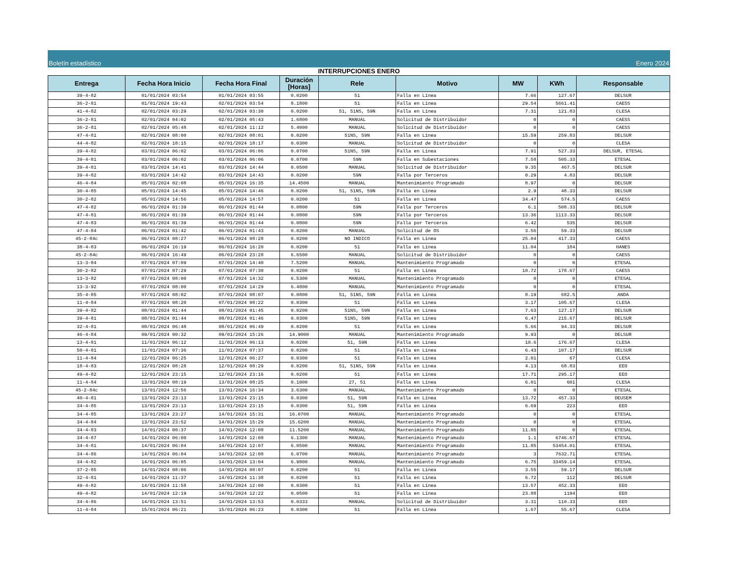Boletín estadístico Enero 2024
INTERRUPCIONES ENERO
| Entrega | Fecha Hora Inicio | Fecha Hora Final | Duración [Horas] | Rele | Motivo | MW | KWh | Responsable |
| --- | --- | --- | --- | --- | --- | --- | --- | --- |
| 39-4-82 | 01/01/2024 03:54 | 01/01/2024 03:55 | 0.0200 | 51 | Falla en Línea | 7.66 | 127.67 | DELSUR |
| 36-2-81 | 01/01/2024 19:43 | 02/01/2024 03:54 | 8.1800 | 51 | Falla en Línea | 29.54 | 5661.41 | CAESS |
| 41-4-82 | 02/01/2024 03:29 | 02/01/2024 03:30 | 0.0200 | 51, 51NS, 59N | Falla en Línea | 7.31 | 121.83 | CLESA |
| 36-2-81 | 02/01/2024 04:02 | 02/01/2024 05:43 | 1.6800 | MANUAL | Solicitud de Distribuidor | 0 | 0 | CAESS |
| 36-2-81 | 02/01/2024 05:48 | 02/01/2024 11:12 | 5.4000 | MANUAL | Solicitud de Distribuidor | 0 | 0 | CAESS |
| 47-4-81 | 02/01/2024 08:00 | 02/01/2024 08:01 | 0.0200 | 51NS, 59N | Falla en Línea | 15.59 | 259.83 | DELSUR |
| 44-4-82 | 02/01/2024 18:15 | 02/01/2024 18:17 | 0.0300 | MANUAL | Solicitud de Distribuidor | 0 | 0 | CLESA |
| 39-4-82 | 03/01/2024 06:02 | 03/01/2024 06:06 | 0.0700 | 51NS, 59N | Falla en Línea | 7.91 | 527.33 | DELSUR, ETESAL |
| 39-4-81 | 03/01/2024 06:02 | 03/01/2024 06:06 | 0.0700 | 59N | Falla en Subestaciones | 7.58 | 505.33 | ETESAL |
| 39-4-81 | 03/01/2024 14:41 | 03/01/2024 14:44 | 0.0500 | MANUAL | Solicitud de Distribuidor | 9.35 | 467.5 | DELSUR |
| 39-4-82 | 03/01/2024 14:42 | 03/01/2024 14:43 | 0.0200 | 59N | Falla por Terceros | 0.29 | 4.83 | DELSUR |
| 46-4-84 | 05/01/2024 02:08 | 05/01/2024 16:35 | 14.4500 | MANUAL | Mantenimiento Programado | 8.97 | 0 | DELSUR |
| 30-4-85 | 05/01/2024 14:45 | 05/01/2024 14:46 | 0.0200 | 51, 51NS, 59N | Falla en Línea | 2.9 | 48.33 | DELSUR |
| 30-2-82 | 05/01/2024 14:56 | 05/01/2024 14:57 | 0.0200 | 51 | Falla en Línea | 34.47 | 574.5 | CAESS |
| 47-4-82 | 06/01/2024 01:39 | 06/01/2024 01:44 | 0.0800 | 59N | Falla por Terceros | 6.1 | 508.33 | DELSUR |
| 47-4-81 | 06/01/2024 01:39 | 06/01/2024 01:44 | 0.0800 | 59N | Falla por Terceros | 13.36 | 1113.33 | DELSUR |
| 47-4-83 | 06/01/2024 01:39 | 06/01/2024 01:44 | 0.0800 | 59N | Falla por Terceros | 6.42 | 535 | DELSUR |
| 47-4-84 | 06/01/2024 01:42 | 06/01/2024 01:43 | 0.0200 | MANUAL | Solicitud de OS | 3.56 | 59.33 | DELSUR |
| 45-2-84c | 06/01/2024 08:27 | 06/01/2024 08:28 | 0.0200 | NO INDICO | Falla en Línea | 25.04 | 417.33 | CAESS |
| 38-4-83 | 06/01/2024 16:19 | 06/01/2024 16:20 | 0.0200 | 51 | Falla en Línea | 11.04 | 184 | HANES |
| 45-2-84c | 06/01/2024 16:49 | 06/01/2024 23:28 | 6.6500 | MANUAL | Solicitud de Distribuidor | 0 | 0 | CAESS |
| 13-3-84 | 07/01/2024 07:09 | 07/01/2024 14:40 | 7.5200 | MANUAL | Mantenimiento Programado | 0 | 0 | ETESAL |
| 30-2-82 | 07/01/2024 07:29 | 07/01/2024 07:30 | 0.0200 | 51 | Falla en Línea | 10.72 | 178.67 | CAESS |
| 13-3-82 | 07/01/2024 08:00 | 07/01/2024 14:32 | 6.5300 | MANUAL | Mantenimiento Programado | 0 | 0 | ETESAL |
| 13-3-92 | 07/01/2024 08:00 | 07/01/2024 14:29 | 6.4800 | MANUAL | Mantenimiento Programado | 0 | 0 | ETESAL |
| 35-4-85 | 07/01/2024 08:02 | 07/01/2024 08:07 | 0.0800 | 51, 51NS, 59N | Falla en Línea | 8.19 | 682.5 | ANDA |
| 11-4-84 | 07/01/2024 08:20 | 07/01/2024 08:22 | 0.0300 | 51 | Falla en Línea | 3.17 | 105.67 | CLESA |
| 39-4-82 | 08/01/2024 01:44 | 08/01/2024 01:45 | 0.0200 | 51NS, 59N | Falla en Línea | 7.63 | 127.17 | DELSUR |
| 39-4-81 | 08/01/2024 01:44 | 08/01/2024 01:46 | 0.0300 | 51NS, 59N | Falla en Línea | 6.47 | 215.67 | DELSUR |
| 32-4-81 | 08/01/2024 06:48 | 08/01/2024 06:49 | 0.0200 | 51 | Falla en Línea | 5.66 | 94.33 | DELSUR |
| 46-4-84 | 09/01/2024 00:32 | 09/01/2024 15:26 | 14.9000 | MANUAL | Mantenimiento Programado | 9.93 | 0 | DELSUR |
| 13-4-81 | 11/01/2024 06:12 | 11/01/2024 06:13 | 0.0200 | 51, 59N | Falla en Línea | 10.6 | 176.67 | CLESA |
| 50-4-81 | 11/01/2024 07:36 | 11/01/2024 07:37 | 0.0200 | 51 | Falla en Línea | 6.43 | 107.17 | DELSUR |
| 11-4-84 | 12/01/2024 06:25 | 12/01/2024 06:27 | 0.0300 | 51 | Falla en Línea | 2.01 | 67 | CLESA |
| 18-4-83 | 12/01/2024 08:28 | 12/01/2024 08:29 | 0.0200 | 51, 51NS, 59N | Falla en Línea | 4.13 | 68.83 | EEO |
| 49-4-82 | 12/01/2024 23:15 | 12/01/2024 23:16 | 0.0200 | 51 | Falla en Línea | 17.71 | 295.17 | EEO |
| 11-4-84 | 13/01/2024 08:19 | 13/01/2024 08:25 | 0.1000 | 27, 51 | Falla en Línea | 6.01 | 601 | CLESA |
| 45-2-84c | 13/01/2024 12:56 | 13/01/2024 16:34 | 3.6300 | MANUAL | Mantenimiento Programado | 0 | 0 | ETESAL |
| 40-4-81 | 13/01/2024 23:13 | 13/01/2024 23:15 | 0.0300 | 51, 59N | Falla en Línea | 13.72 | 457.33 | DEUSEM |
| 34-4-85 | 13/01/2024 23:13 | 13/01/2024 23:15 | 0.0300 | 51, 59N | Falla en Línea | 6.69 | 223 | EEO |
| 34-4-85 | 13/01/2024 23:27 | 14/01/2024 15:31 | 16.0700 | MANUAL | Mantenimiento Programado | 0 | 0 | ETESAL |
| 34-4-84 | 13/01/2024 23:52 | 14/01/2024 15:29 | 15.6200 | MANUAL | Mantenimiento Programado | 0 | 0 | ETESAL |
| 34-4-83 | 14/01/2024 00:37 | 14/01/2024 12:08 | 11.5200 | MANUAL | Mantenimiento Programado | 11.85 | 0 | ETESAL |
| 34-4-87 | 14/01/2024 06:00 | 14/01/2024 12:08 | 6.1300 | MANUAL | Mantenimiento Programado | 1.1 | 6746.67 | ETESAL |
| 34-4-81 | 14/01/2024 06:04 | 14/01/2024 12:07 | 6.0500 | MANUAL | Mantenimiento Programado | 11.85 | 53454.01 | ETESAL |
| 34-4-86 | 14/01/2024 06:04 | 14/01/2024 12:08 | 6.0700 | MANUAL | Mantenimiento Programado | 3 | 7632.71 | ETESAL |
| 34-4-82 | 14/01/2024 06:05 | 14/01/2024 13:04 | 6.9800 | MANUAL | Mantenimiento Programado | 6.75 | 33459.14 | ETESAL |
| 37-2-85 | 14/01/2024 08:06 | 14/01/2024 08:07 | 0.0200 | 51 | Falla en Línea | 3.55 | 59.17 | DELSUR |
| 32-4-81 | 14/01/2024 11:37 | 14/01/2024 11:38 | 0.0200 | 51 | Falla en Línea | 6.72 | 112 | DELSUR |
| 49-4-82 | 14/01/2024 11:58 | 14/01/2024 12:00 | 0.0300 | 51 | Falla en Línea | 13.57 | 452.33 | EEO |
| 49-4-82 | 14/01/2024 12:19 | 14/01/2024 12:22 | 0.0500 | 51 | Falla en Línea | 23.88 | 1194 | EEO |
| 34-4-86 | 14/01/2024 13:51 | 14/01/2024 13:53 | 0.0333 | MANUAL | Solicitud de Distribuidor | 3.31 | 110.33 | EEO |
| 11-4-84 | 15/01/2024 06:21 | 15/01/2024 06:23 | 0.0300 | 51 | Falla en Línea | 1.67 | 55.67 | CLESA |